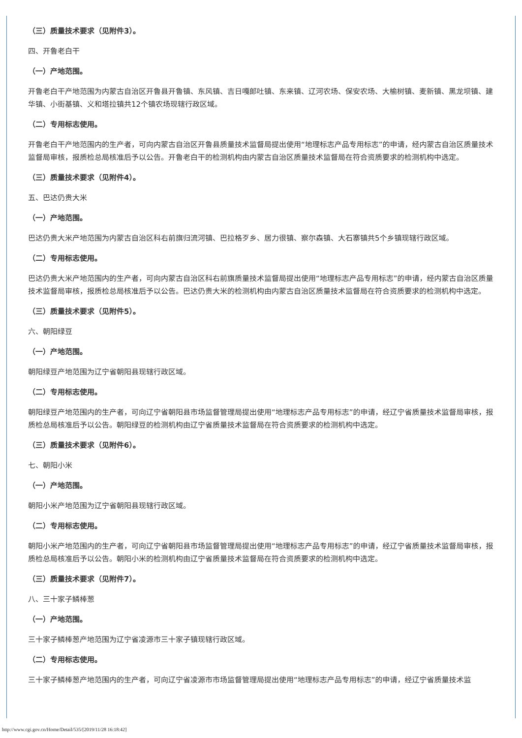（三）质量技术要求（见附件3）。
四、开鲁老白干
（一）产地范围。
开鲁老白干产地范围为内蒙古自治区开鲁县开鲁镇、东风镇、吉日嘎郎吐镇、东来镇、辽河农场、保安农场、大榆树镇、麦新镇、黑龙坝镇、建华镇、小街基镇、义和塔拉镇共12个镇农场现辖行政区域。
（二）专用标志使用。
开鲁老白干产地范围内的生产者，可向内蒙古自治区开鲁县质量技术监督局提出使用“地理标志产品专用标志”的申请，经内蒙古自治区质量技术监督局审核，报质检总局核准后予以公告。开鲁老白干的检测机构由内蒙古自治区质量技术监督局在符合资质要求的检测机构中选定。
（三）质量技术要求（见附件4）。
五、巴达仍贵大米
（一）产地范围。
巴达仍贵大米产地范围为内蒙古自治区科右前旗归流河镇、巴拉格歹乡、居力很镇、察尔森镇、大石寨镇共5个乡镇现辖行政区域。
（二）专用标志使用。
巴达仍贵大米产地范围内的生产者，可向内蒙古自治区科右前旗质量技术监督局提出使用“地理标志产品专用标志”的申请，经内蒙古自治区质量技术监督局审核，报质检总局核准后予以公告。巴达仍贵大米的检测机构由内蒙古自治区质量技术监督局在符合资质要求的检测机构中选定。
（三）质量技术要求（见附件5）。
六、朝阳绿豆
（一）产地范围。
朝阳绿豆产地范围为辽宁省朝阳县现辖行政区域。
（二）专用标志使用。
朝阳绿豆产地范围内的生产者，可向辽宁省朝阳县市场监督管理局提出使用“地理标志产品专用标志”的申请，经辽宁省质量技术监督局审核，报质检总局核准后予以公告。朝阳绿豆的检测机构由辽宁省质量技术监督局在符合资质要求的检测机构中选定。
（三）质量技术要求（见附件6）。
七、朝阳小米
（一）产地范围。
朝阳小米产地范围为辽宁省朝阳县现辖行政区域。
（二）专用标志使用。
朝阳小米产地范围内的生产者，可向辽宁省朝阳县市场监督管理局提出使用“地理标志产品专用标志”的申请，经辽宁省质量技术监督局审核，报质检总局核准后予以公告。朝阳小米的检测机构由辽宁省质量技术监督局在符合资质要求的检测机构中选定。
（三）质量技术要求（见附件7）。
八、三十家子鳞棒葱
（一）产地范围。
三十家子鳞棒葱产地范围为辽宁省凌源市三十家子镇现辖行政区域。
（二）专用标志使用。
三十家子鳞棒葱产地范围内的生产者，可向辽宁省凌源市市场监督管理局提出使用“地理标志产品专用标志”的申请，经辽宁省质量技术监
http://www.cgi.gov.cn/Home/Detail/535/[2019/11/28 16:18:42]